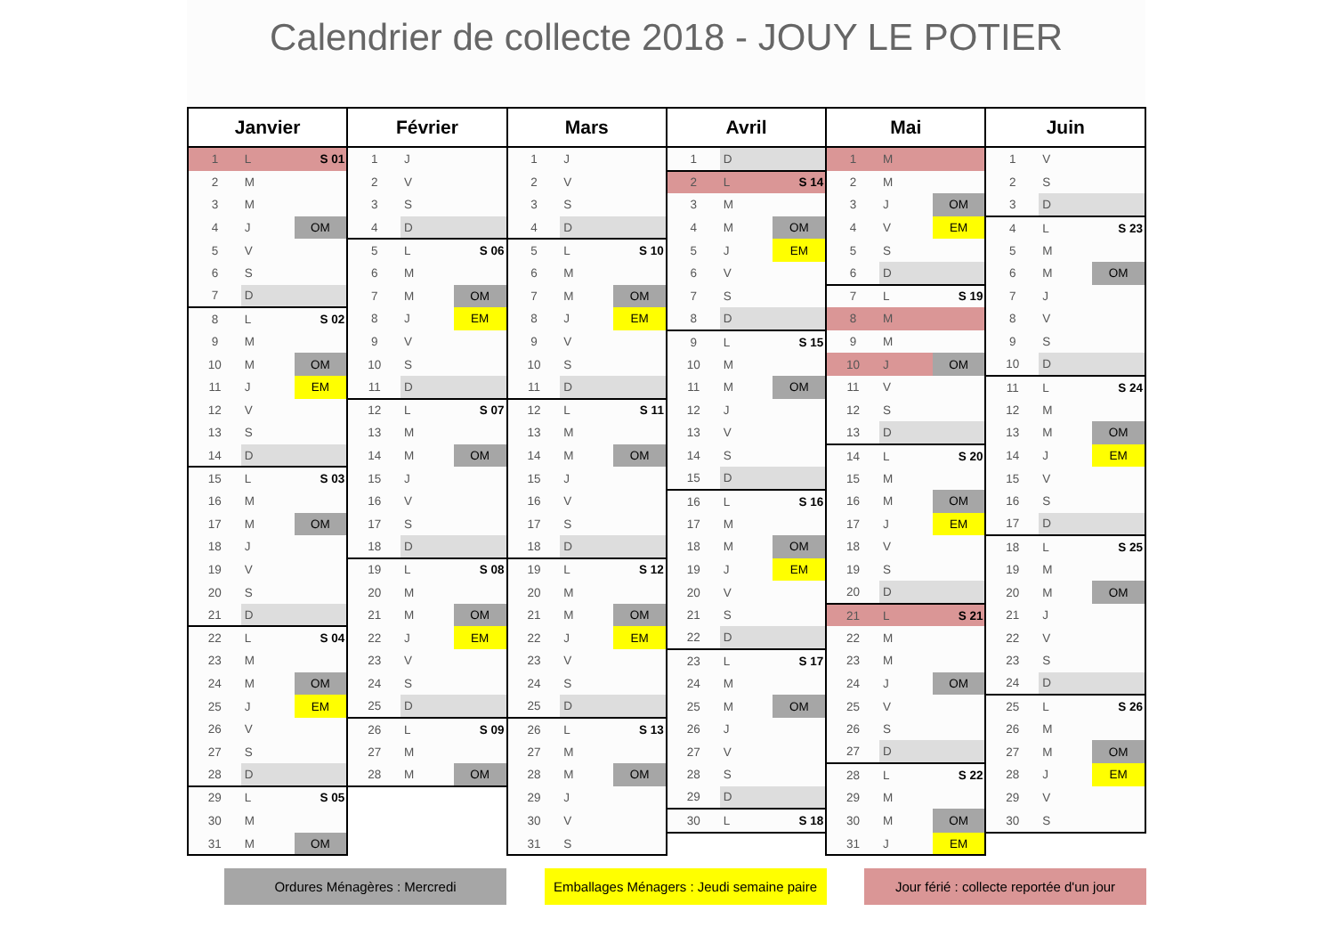Calendrier de collecte 2018 - JOUY LE POTIER
| Janvier | | | Février | | | Mars | | | Avril | | | Mai | | | Juin | | |
| --- | --- | --- | --- | --- | --- | --- | --- | --- | --- | --- | --- | --- | --- | --- | --- | --- | --- |
| 1 | L | S 01 | 1 | J | | 1 | J | | 1 | D | | 1 | M | | 1 | V | |
| 2 | M | | 2 | V | | 2 | V | | 2 | L | S 14 | 2 | M | | 2 | S | |
| 3 | M | | 3 | S | | 3 | S | | 3 | M | | 3 | J | OM | 3 | D | |
| 4 | J | OM | 4 | D | | 4 | D | | 4 | M | OM | 4 | V | EM | 4 | L | S 23 |
| 5 | V | | 5 | L | S 06 | 5 | L | S 10 | 5 | J | EM | 5 | S | | 5 | M | |
| 6 | S | | 6 | M | | 6 | M | | 6 | V | | 6 | D | | 6 | M | OM |
| 7 | D | | 7 | M | OM | 7 | M | OM | 7 | S | | 7 | L | S 19 | 7 | J | |
| 8 | L | S 02 | 8 | J | EM | 8 | J | EM | 8 | D | | 8 | M | | 8 | V | |
| 9 | M | | 9 | V | | 9 | V | | 9 | L | S 15 | 9 | M | | 9 | S | |
| 10 | M | OM | 10 | S | | 10 | S | | 10 | M | | 10 | J | OM | 10 | D | |
| 11 | J | EM | 11 | D | | 11 | D | | 11 | M | OM | 11 | V | | 11 | L | S 24 |
| 12 | V | | 12 | L | S 07 | 12 | L | S 11 | 12 | J | | 12 | S | | 12 | M | |
| 13 | S | | 13 | M | | 13 | M | | 13 | V | | 13 | D | | 13 | M | OM |
| 14 | D | | 14 | M | OM | 14 | M | OM | 14 | S | | 14 | L | S 20 | 14 | J | EM |
| 15 | L | S 03 | 15 | J | | 15 | J | | 15 | D | | 15 | M | | 15 | V | |
| 16 | M | | 16 | V | | 16 | V | | 16 | L | S 16 | 16 | M | OM | 16 | S | |
| 17 | M | OM | 17 | S | | 17 | S | | 17 | M | | 17 | J | EM | 17 | D | |
| 18 | J | | 18 | D | | 18 | D | | 18 | M | OM | 18 | V | | 18 | L | S 25 |
| 19 | V | | 19 | L | S 08 | 19 | L | S 12 | 19 | J | EM | 19 | S | | 19 | M | |
| 20 | S | | 20 | M | | 20 | M | | 20 | V | | 20 | D | | 20 | M | OM |
| 21 | D | | 21 | M | OM | 21 | M | OM | 21 | S | | 21 | L | S 21 | 21 | J | |
| 22 | L | S 04 | 22 | J | EM | 22 | J | EM | 22 | D | | 22 | M | | 22 | V | |
| 23 | M | | 23 | V | | 23 | V | | 23 | L | S 17 | 23 | M | | 23 | S | |
| 24 | M | OM | 24 | S | | 24 | S | | 24 | M | | 24 | J | OM | 24 | D | |
| 25 | J | EM | 25 | D | | 25 | D | | 25 | M | OM | 25 | V | | 25 | L | S 26 |
| 26 | V | | 26 | L | S 09 | 26 | L | S 13 | 26 | J | | 26 | S | | 26 | M | |
| 27 | S | | 27 | M | | 27 | M | | 27 | V | | 27 | D | | 27 | M | OM |
| 28 | D | | 28 | M | OM | 28 | M | OM | 28 | S | | 28 | L | S 22 | 28 | J | EM |
| 29 | L | S 05 | | | | 29 | J | | 29 | D | | 29 | M | | 29 | V | |
| 30 | M | | | | | 30 | V | | 30 | L | S 18 | 30 | M | OM | 30 | S | |
| 31 | M | OM | | | | 31 | S | | | | | 31 | J | EM | | | |
Ordures Ménagères : Mercredi Emballages Ménagers : Jeudi semaine paire
Jour férié : collecte reportée d'un jour